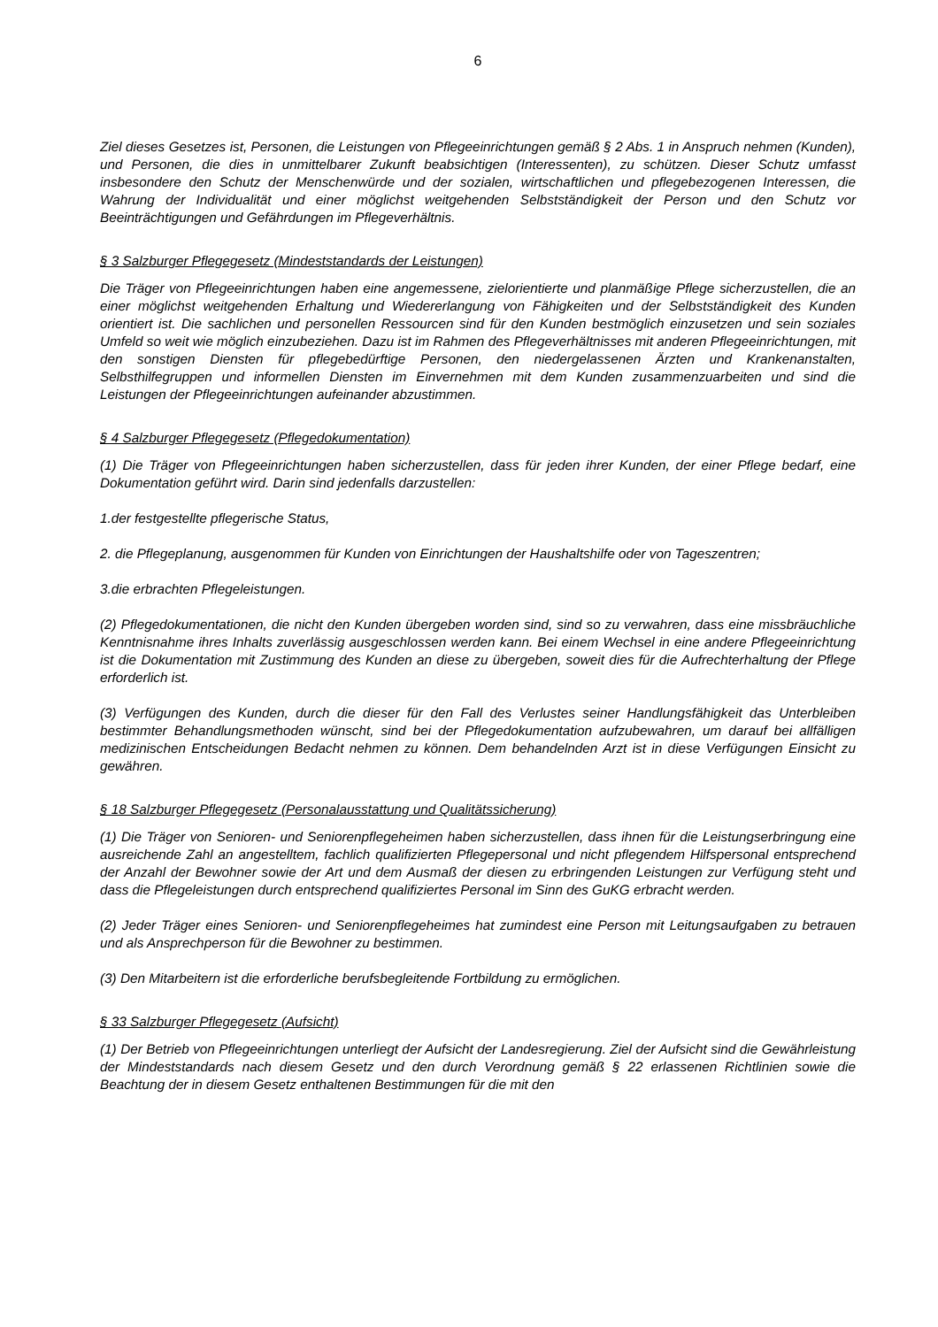6
Ziel dieses Gesetzes ist, Personen, die Leistungen von Pflegeeinrichtungen gemäß § 2 Abs. 1 in Anspruch nehmen (Kunden), und Personen, die dies in unmittelbarer Zukunft beabsichtigen (Interessenten), zu schützen. Dieser Schutz umfasst insbesondere den Schutz der Menschenwürde und der sozialen, wirtschaftlichen und pflegebezogenen Interessen, die Wahrung der Individualität und einer möglichst weitgehenden Selbstständigkeit der Person und den Schutz vor Beeinträchtigungen und Gefährdungen im Pflegeverhältnis.
§ 3 Salzburger Pflegegesetz (Mindeststandards der Leistungen)
Die Träger von Pflegeeinrichtungen haben eine angemessene, zielorientierte und planmäßige Pflege sicherzustellen, die an einer möglichst weitgehenden Erhaltung und Wiedererlangung von Fähigkeiten und der Selbstständigkeit des Kunden orientiert ist. Die sachlichen und personellen Ressourcen sind für den Kunden bestmöglich einzusetzen und sein soziales Umfeld so weit wie möglich einzubeziehen. Dazu ist im Rahmen des Pflegeverhältnisses mit anderen Pflegeeinrichtungen, mit den sonstigen Diensten für pflegebedürftige Personen, den niedergelassenen Ärzten und Krankenanstalten, Selbsthilfegruppen und informellen Diensten im Einvernehmen mit dem Kunden zusammenzuarbeiten und sind die Leistungen der Pflegeeinrichtungen aufeinander abzustimmen.
§ 4 Salzburger Pflegegesetz (Pflegedokumentation)
(1) Die Träger von Pflegeeinrichtungen haben sicherzustellen, dass für jeden ihrer Kunden, der einer Pflege bedarf, eine Dokumentation geführt wird. Darin sind jedenfalls darzustellen:
1.der festgestellte pflegerische Status,
2. die Pflegeplanung, ausgenommen für Kunden von Einrichtungen der Haushaltshilfe oder von Tageszentren;
3.die erbrachten Pflegeleistungen.
(2) Pflegedokumentationen, die nicht den Kunden übergeben worden sind, sind so zu verwahren, dass eine missbräuchliche Kenntnisnahme ihres Inhalts zuverlässig ausgeschlossen werden kann. Bei einem Wechsel in eine andere Pflegeeinrichtung ist die Dokumentation mit Zustimmung des Kunden an diese zu übergeben, soweit dies für die Aufrechterhaltung der Pflege erforderlich ist.
(3) Verfügungen des Kunden, durch die dieser für den Fall des Verlustes seiner Handlungsfähigkeit das Unterbleiben bestimmter Behandlungsmethoden wünscht, sind bei der Pflegedokumentation aufzubewahren, um darauf bei allfälligen medizinischen Entscheidungen Bedacht nehmen zu können. Dem behandelnden Arzt ist in diese Verfügungen Einsicht zu gewähren.
§ 18 Salzburger Pflegegesetz (Personalausstattung und Qualitätssicherung)
(1) Die Träger von Senioren- und Seniorenpflegeheimen haben sicherzustellen, dass ihnen für die Leistungserbringung eine ausreichende Zahl an angestelltem, fachlich qualifizierten Pflegepersonal und nicht pflegendem Hilfspersonal entsprechend der Anzahl der Bewohner sowie der Art und dem Ausmaß der diesen zu erbringenden Leistungen zur Verfügung steht und dass die Pflegeleistungen durch entsprechend qualifiziertes Personal im Sinn des GuKG erbracht werden.
(2) Jeder Träger eines Senioren- und Seniorenpflegeheimes hat zumindest eine Person mit Leitungsaufgaben zu betrauen und als Ansprechperson für die Bewohner zu bestimmen.
(3) Den Mitarbeitern ist die erforderliche berufsbegleitende Fortbildung zu ermöglichen.
§ 33 Salzburger Pflegegesetz (Aufsicht)
(1) Der Betrieb von Pflegeeinrichtungen unterliegt der Aufsicht der Landesregierung. Ziel der Aufsicht sind die Gewährleistung der Mindeststandards nach diesem Gesetz und den durch Verordnung gemäß § 22 erlassenen Richtlinien sowie die Beachtung der in diesem Gesetz enthaltenen Bestimmungen für die mit den